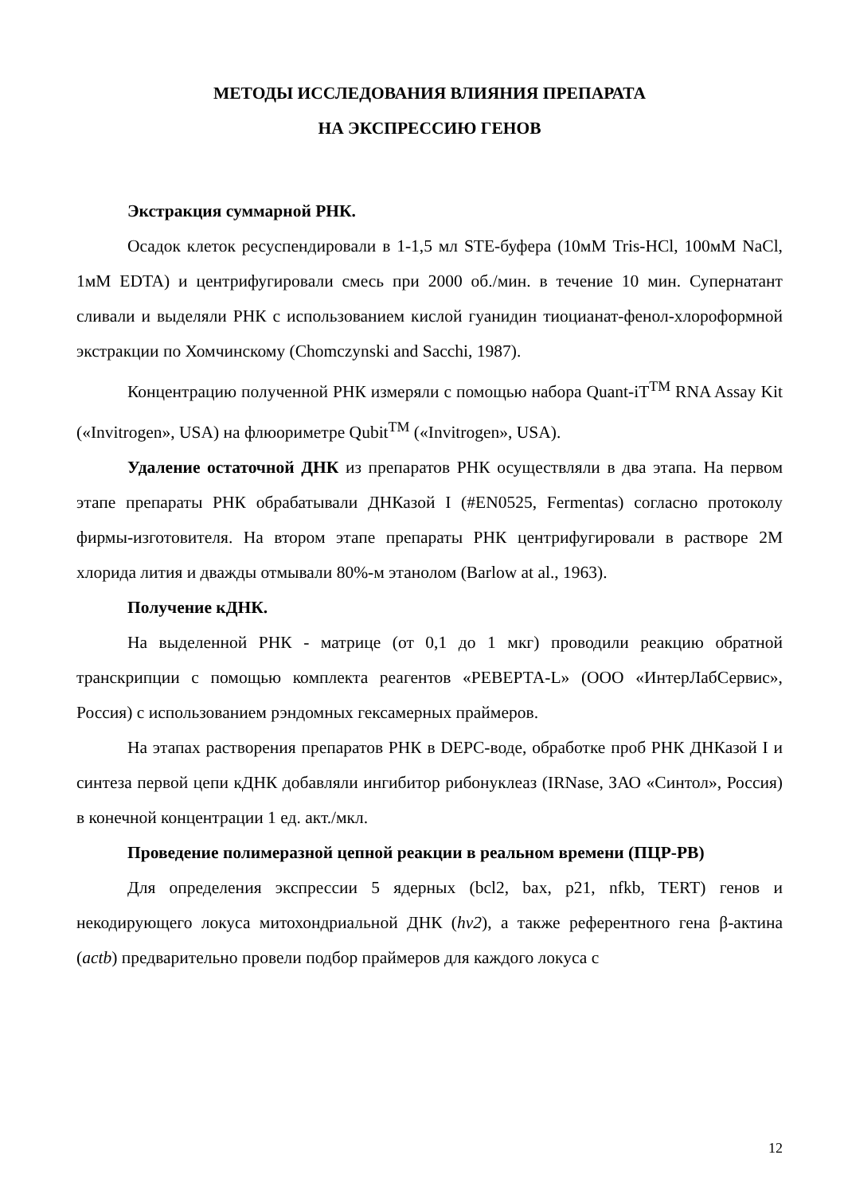МЕТОДЫ ИССЛЕДОВАНИЯ ВЛИЯНИЯ ПРЕПАРАТА
НА ЭКСПРЕССИЮ ГЕНОВ
Экстракция суммарной РНК.
Осадок клеток ресуспендировали в 1-1,5 мл STE-буфера (10мМ Tris-HCl, 100мМ NaCl, 1мМ EDTA) и центрифугировали смесь при 2000 об./мин. в течение 10 мин. Супернатант сливали и выделяли РНК с использованием кислой гуанидин тиоцианат-фенол-хлороформной экстракции по Хомчинскому (Chomczynski and Sacchi, 1987).
Концентрацию полученной РНК измеряли с помощью набора Quant-iT<sup>TM</sup> RNA Assay Kit («Invitrogen», USA) на флюориметре Qubit<sup>TM</sup> («Invitrogen», USA).
Удаление остаточной ДНК из препаратов РНК осуществляли в два этапа. На первом этапе препараты РНК обрабатывали ДНКазой I (#EN0525, Fermentas) согласно протоколу фирмы-изготовителя. На втором этапе препараты РНК центрифугировали в растворе 2М хлорида лития и дважды отмывали 80%-м этанолом (Barlow at al., 1963).
Получение кДНК.
На выделенной РНК - матрице (от 0,1 до 1 мкг) проводили реакцию обратной транскрипции с помощью комплекта реагентов «РЕВЕРТА-L» (ООО «ИнтерЛабСервис», Россия) с использованием рэндомных гексамерных праймеров.
На этапах растворения препаратов РНК в DEPC-воде, обработке проб РНК ДНКазой I и синтеза первой цепи кДНК добавляли ингибитор рибонуклеаз (IRNase, ЗАО «Синтол», Россия) в конечной концентрации 1 ед. акт./мкл.
Проведение полимеразной цепной реакции в реальном времени (ПЦР-РВ)
Для определения экспрессии 5 ядерных (bcl2, bax, p21, nfkb, TERT) генов и некодирующего локуса митохондриальной ДНК (hv2), а также референтного гена β-актина (actb) предварительно провели подбор праймеров для каждого локуса с
12